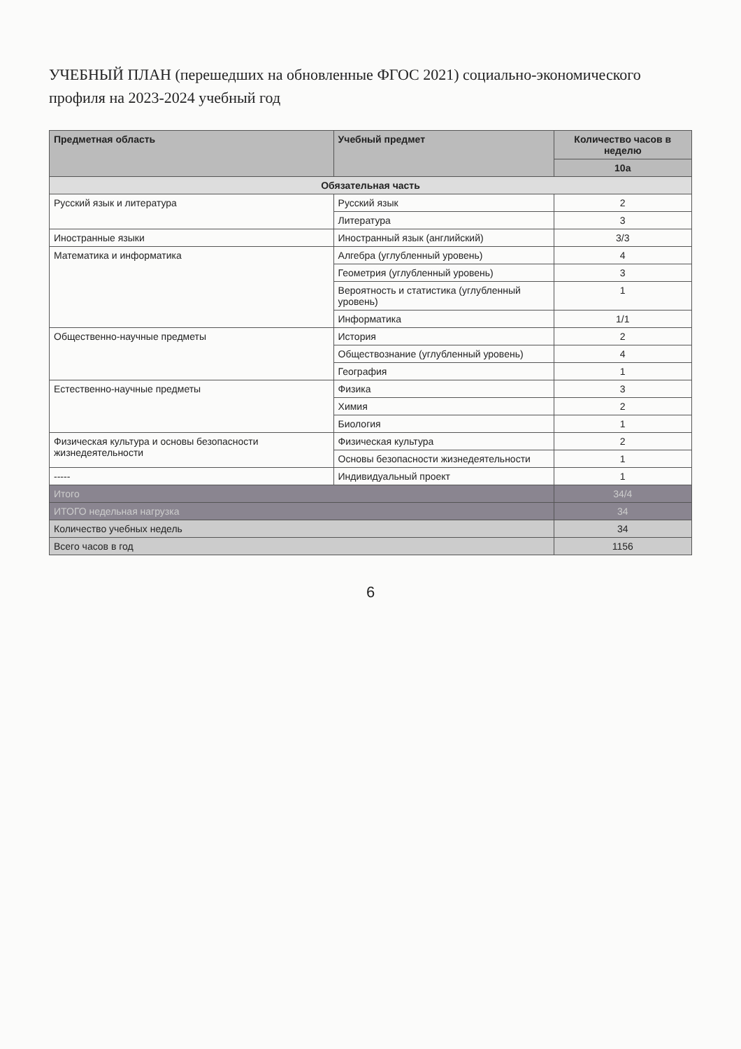УЧЕБНЫЙ ПЛАН (перешедших на обновленные ФГОС 2021) социально-экономического профиля на 2023-2024 учебный год
| Предметная область | Учебный предмет | Количество часов в неделю |
| --- | --- | --- |
| | | 10а |
| Обязательная часть | | |
| Русский язык и литература | Русский язык | 2 |
| | Литература | 3 |
| Иностранные языки | Иностранный язык (английский) | 3/3 |
| Математика и информатика | Алгебра (углубленный уровень) | 4 |
| | Геометрия (углубленный уровень) | 3 |
| | Вероятность и статистика (углубленный уровень) | 1 |
| | Информатика | 1/1 |
| Общественно-научные предметы | История | 2 |
| | Обществознание (углубленный уровень) | 4 |
| | География | 1 |
| Естественно-научные предметы | Физика | 3 |
| | Химия | 2 |
| | Биология | 1 |
| Физическая культура и основы безопасности жизнедеятельности | Физическая культура | 2 |
| | Основы безопасности жизнедеятельности | 1 |
| ----- | Индивидуальный проект | 1 |
| Итого | | 34/4 |
| ИТОГО недельная нагрузка | | 34 |
| Количество учебных недель | | 34 |
| Всего часов в год | | 1156 |
6